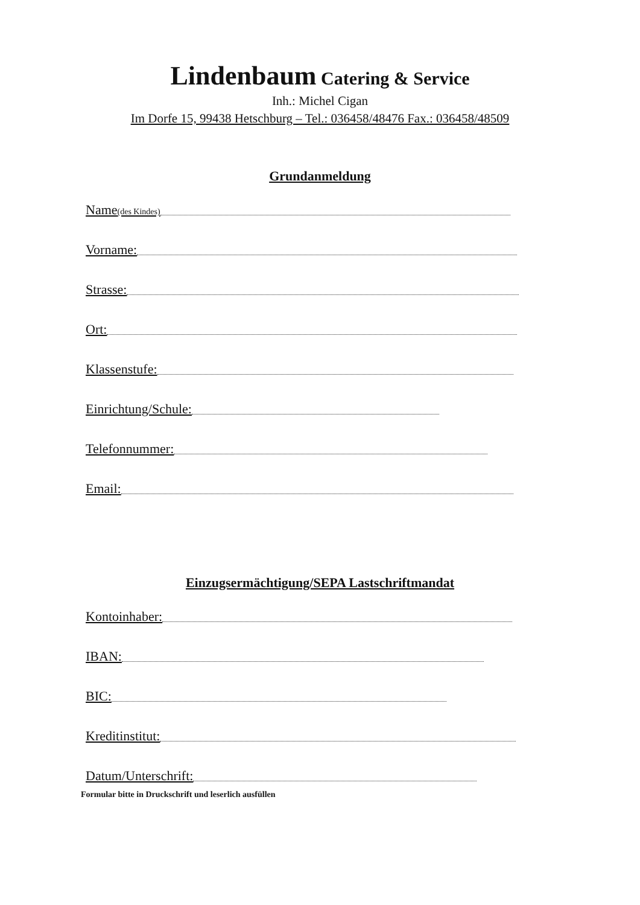Lindenbaum Catering & Service
Inh.: Michel Cigan
Im Dorfe 15, 99438 Hetschburg – Tel.: 036458/48476 Fax.: 036458/48509
Grundanmeldung
Name(des Kindes)
Vorname:
Strasse:
Ort:
Klassenstufe:
Einrichtung/Schule:
Telefonnummer:
Email:
Einzugsermächtigung/SEPA Lastschriftmandat
Kontoinhaber:
IBAN:
BIC:
Kreditinstitut:
Datum/Unterschrift:
Formular bitte in Druckschrift und leserlich ausfüllen